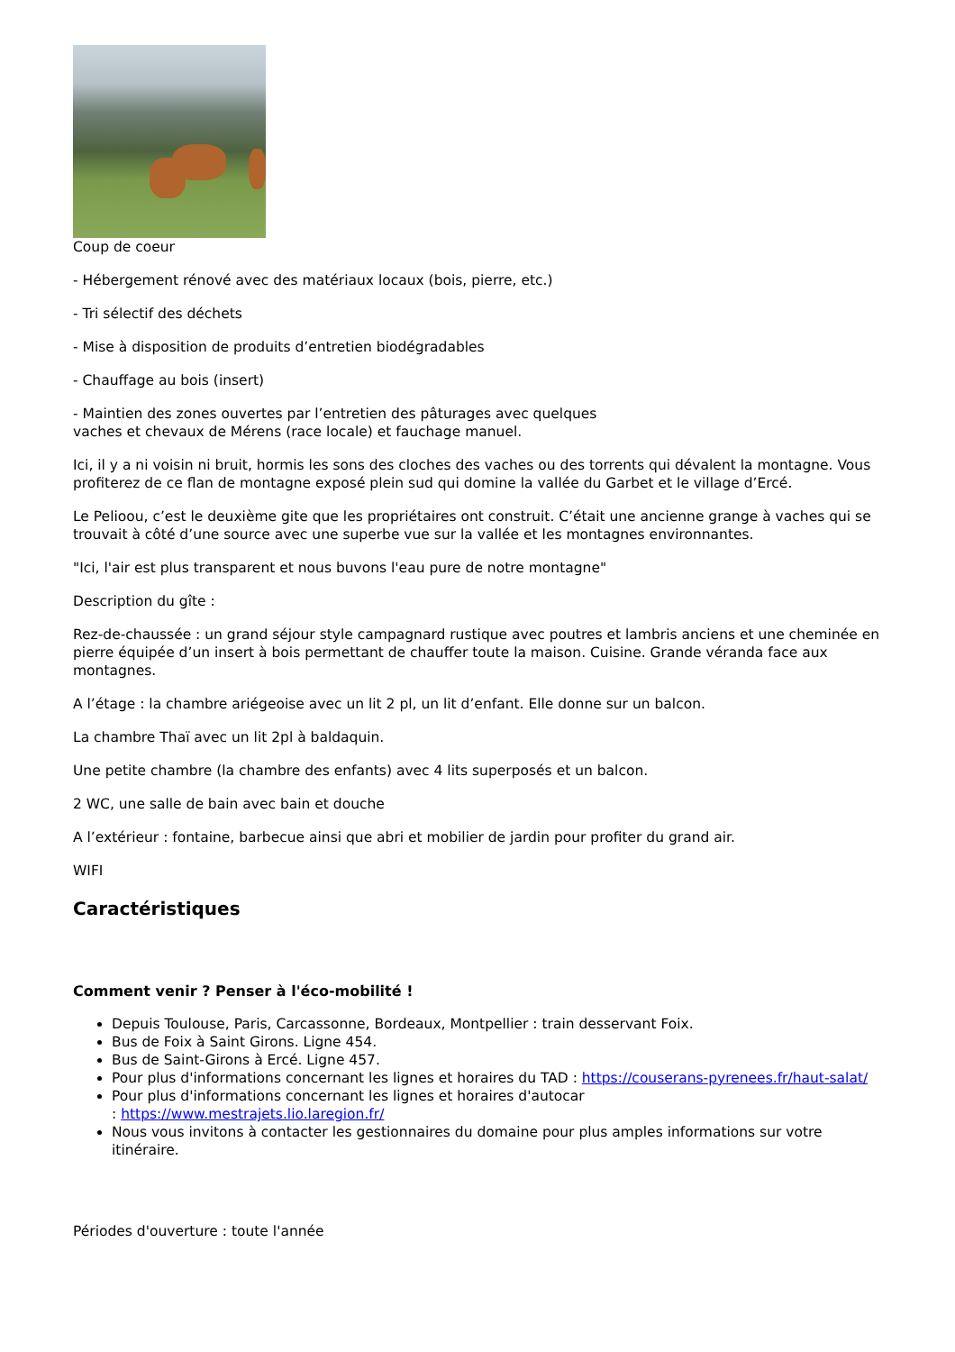Coup de coeur
- Hébergement rénové avec des matériaux locaux (bois, pierre, etc.)
- Tri sélectif des déchets
- Mise à disposition de produits d’entretien biodégradables
- Chauffage au bois (insert)
- Maintien des zones ouvertes par l’entretien des pâturages avec quelques
vaches et chevaux de Mérens (race locale) et fauchage manuel.
Ici, il y a ni voisin ni bruit, hormis les sons des cloches des vaches ou des torrents qui dévalent la montagne. Vous profiterez de ce flan de montagne exposé plein sud qui domine la vallée du Garbet et le village d’Ercé.
Le Pelioou, c’est le deuxième gite que les propriétaires ont construit. C’était une ancienne grange à vaches qui se trouvait à côté d’une source avec une superbe vue sur la vallée et les montagnes environnantes.
"Ici, l'air est plus transparent et nous buvons l'eau pure de notre montagne"
Description du gîte :
Rez-de-chaussée : un grand séjour style campagnard rustique avec poutres et lambris anciens et une cheminée en pierre équipée d’un insert à bois permettant de chauffer toute la maison. Cuisine. Grande véranda face aux montagnes.
A l’étage : la chambre ariégeoise avec un lit 2 pl, un lit d’enfant. Elle donne sur un balcon.
La chambre Thaï avec un lit 2pl à baldaquin.
Une petite chambre (la chambre des enfants) avec 4 lits superposés et un balcon.
2 WC, une salle de bain avec bain et douche
A l’extérieur : fontaine, barbecue ainsi que abri et mobilier de jardin pour profiter du grand air.
WIFI
Caractéristiques
Comment venir ? Penser à l'éco-mobilité !
Depuis Toulouse, Paris, Carcassonne, Bordeaux, Montpellier : train desservant Foix.
Bus de Foix à Saint Girons. Ligne 454.
Bus de Saint-Girons à Ercé. Ligne 457.
Pour plus d'informations concernant les lignes et horaires du TAD : https://couserans-pyrenees.fr/haut-salat/
Pour plus d'informations concernant les lignes et horaires d'autocar
: https://www.mestrajets.lio.laregion.fr/
Nous vous invitons à contacter les gestionnaires du domaine pour plus amples informations sur votre itinéraire.
Périodes d'ouverture : toute l'année